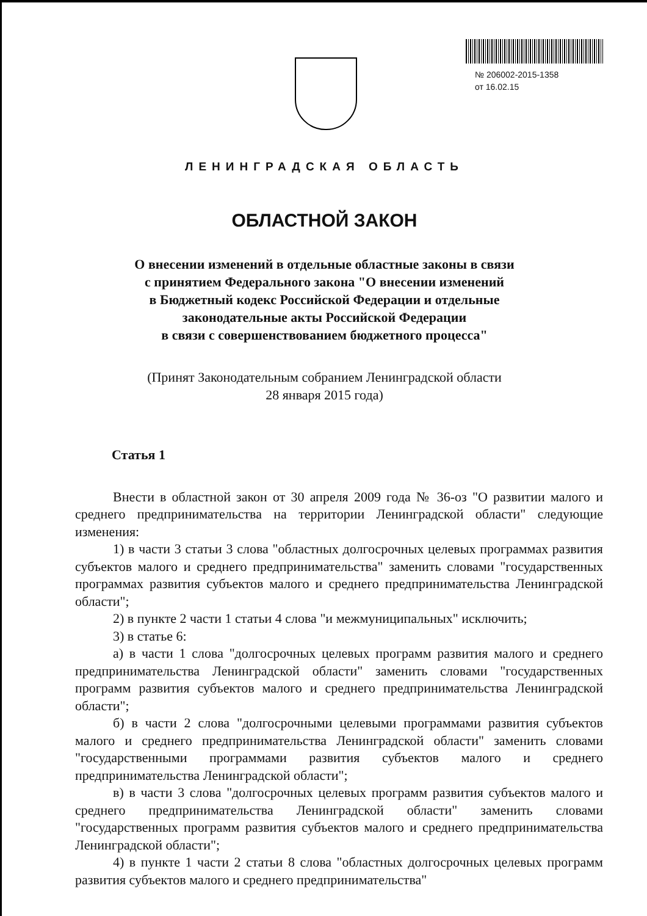№ 206002-2015-1358
от 16.02.15
ЛЕНИНГРАДСКАЯ ОБЛАСТЬ
ОБЛАСТНОЙ ЗАКОН
О внесении изменений в отдельные областные законы в связи
с принятием Федерального закона "О внесении изменений
в Бюджетный кодекс Российской Федерации и отдельные
законодательные акты Российской Федерации
в связи с совершенствованием бюджетного процесса"
(Принят Законодательным собранием Ленинградской области
28 января 2015 года)
Статья 1
Внести в областной закон от 30 апреля 2009 года № 36-оз "О развитии малого и среднего предпринимательства на территории Ленинградской области" следующие изменения:
1) в части 3 статьи 3 слова "областных долгосрочных целевых программах развития субъектов малого и среднего предпринимательства" заменить словами "государственных программах развития субъектов малого и среднего предпринимательства Ленинградской области";
2) в пункте 2 части 1 статьи 4 слова "и межмуниципальных" исключить;
3) в статье 6:
а) в части 1 слова "долгосрочных целевых программ развития малого и среднего предпринимательства Ленинградской области" заменить словами "государственных программ развития субъектов малого и среднего предпринимательства Ленинградской области";
б) в части 2 слова "долгосрочными целевыми программами развития субъектов малого и среднего предпринимательства Ленинградской области" заменить словами "государственными программами развития субъектов малого и среднего предпринимательства Ленинградской области";
в) в части 3 слова "долгосрочных целевых программ развития субъектов малого и среднего предпринимательства Ленинградской области" заменить словами "государственных программ развития субъектов малого и среднего предпринимательства Ленинградской области";
4) в пункте 1 части 2 статьи 8 слова "областных долгосрочных целевых программ развития субъектов малого и среднего предпринимательства"